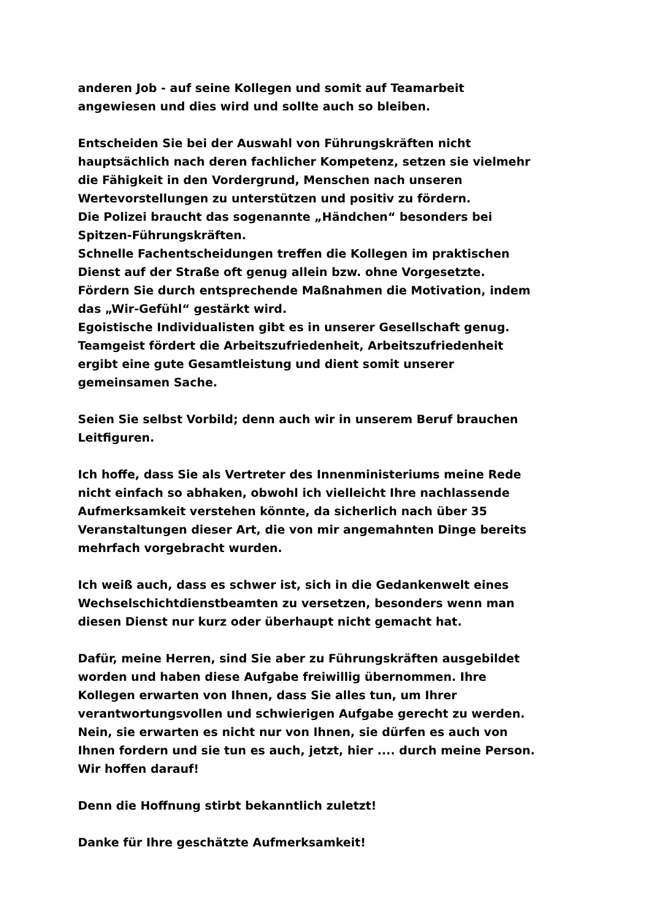anderen Job - auf seine Kollegen und somit auf Teamarbeit
angewiesen und dies wird und sollte auch so bleiben.
Entscheiden Sie bei der Auswahl von Führungskräften nicht
hauptsächlich nach deren fachlicher Kompetenz, setzen sie vielmehr
die Fähigkeit in den Vordergrund, Menschen nach unseren
Wertevorstellungen zu unterstützen und positiv zu fördern.
Die Polizei braucht das sogenannte „Händchen“ besonders bei
Spitzen-Führungskräften.
Schnelle Fachentscheidungen treffen die Kollegen im praktischen
Dienst auf der Straße oft genug allein bzw. ohne Vorgesetzte.
Fördern Sie durch entsprechende Maßnahmen die Motivation, indem
das „Wir-Gefühl“ gestärkt wird.
Egoistische Individualisten gibt es in unserer Gesellschaft genug.
Teamgeist fördert die Arbeitszufriedenheit, Arbeitszufriedenheit
ergibt eine gute Gesamtleistung und dient somit unserer
gemeinsamen Sache.
Seien Sie selbst Vorbild; denn auch wir in unserem Beruf brauchen
Leitfiguren.
Ich hoffe, dass Sie als Vertreter des Innenministeriums meine Rede
nicht einfach so abhaken, obwohl ich vielleicht Ihre nachlassende
Aufmerksamkeit verstehen könnte, da sicherlich nach über 35
Veranstaltungen dieser Art, die von mir angemahnten Dinge bereits
mehrfach vorgebracht wurden.
Ich weiß auch, dass es schwer ist, sich in die Gedankenwelt eines
Wechselschichtdienstbeamten zu versetzen, besonders wenn man
diesen Dienst nur kurz oder überhaupt nicht gemacht hat.
Dafür, meine Herren, sind Sie aber zu Führungskräften ausgebildet
worden und haben diese Aufgabe freiwillig übernommen. Ihre
Kollegen erwarten von Ihnen, dass Sie alles tun, um Ihrer
verantwortungsvollen und schwierigen Aufgabe gerecht zu werden.
Nein, sie erwarten es nicht nur von Ihnen, sie dürfen es auch von
Ihnen fordern und sie tun es auch, jetzt, hier .... durch meine Person.
Wir hoffen darauf!
Denn die Hoffnung stirbt bekanntlich zuletzt!
Danke für Ihre geschätzte Aufmerksamkeit!